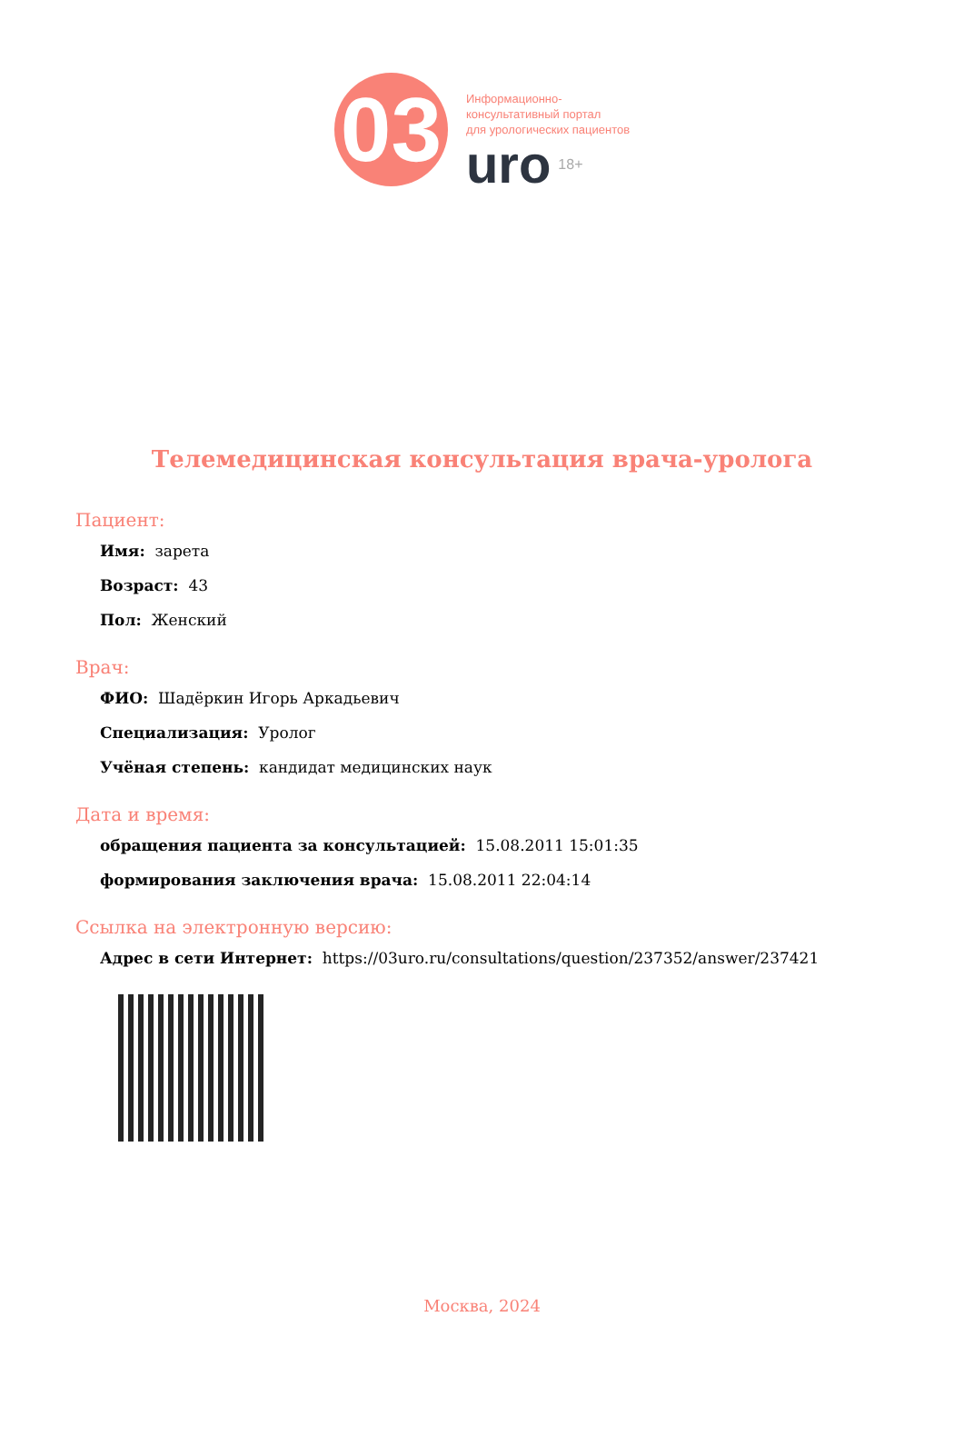03
Информационно-
консультативный портал
для урологических пациентов
uro 18+
Телемедицинская консультация врача-уролога
Пациент:
Имя: зарета
Возраст: 43
Пол: Женский
Врач:
ФИО: Шадёркин Игорь Аркадьевич
Специализация: Уролог
Учёная степень: кандидат медицинских наук
Дата и время:
обращения пациента за консультацией: 15.08.2011 15:01:35
формирования заключения врача: 15.08.2011 22:04:14
Ссылка на электронную версию:
Адрес в сети Интернет: https://03uro.ru/consultations/question/237352/answer/237421
Москва, 2024